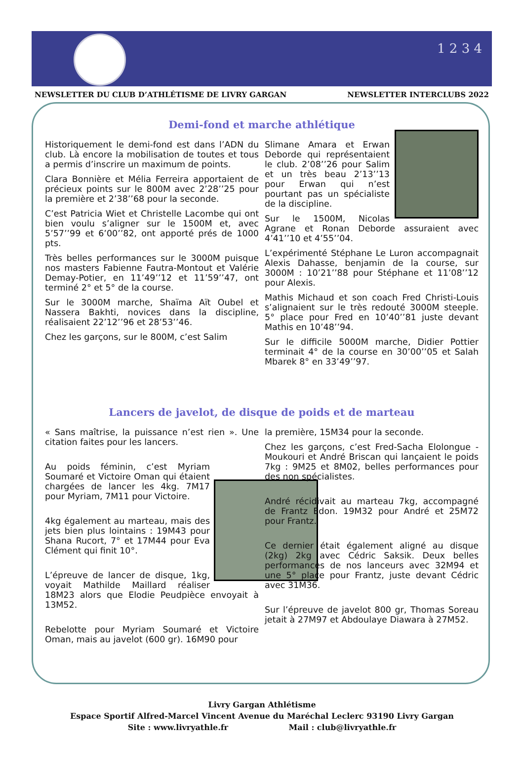1 2 3 4
NEWSLETTER DU CLUB D’ATHLÉTISME DE LIVRY GARGAN NEWSLETTER INTERCLUBS 2022
Demi-fond et marche athlétique
Historiquement le demi-fond est dans l’ADN du club. Là encore la mobilisation de toutes et tous a permis d’inscrire un maximum de points.
Clara Bonnière et Mélia Ferreira apportaient de précieux points sur le 800M avec 2’28’’25 pour la première et 2’38’’68 pour la seconde.
C’est Patricia Wiet et Christelle Lacombe qui ont bien voulu s’aligner sur le 1500M et, avec 5’57’’99 et 6’00’’82, ont apporté prés de 1000 pts.
Très belles performances sur le 3000M puisque nos masters Fabienne Fautra-Montout et Valérie Demay-Potier, en 11’49’’12 et 11’59’’47, ont terminé 2° et 5° de la course.
Sur le 3000M marche, Shaïma Aït Oubel et Nassera Bakhti, novices dans la discipline, réalisaient 22’12’’96 et 28’53’’46.
Chez les garçons, sur le 800M, c’est Salim
Slimane Amara et Erwan Deborde qui représentaient le club. 2’08’’26 pour Salim et un très beau 2’13’’13 pour Erwan qui n’est pourtant pas un spécialiste de la discipline.
Sur le 1500M, Nicolas Agrane et Ronan Deborde assuraient avec 4’41’’10 et 4’55’’04.
L’expérimenté Stéphane Le Luron accompagnait Alexis Dahasse, benjamin de la course, sur 3000M : 10’21’’88 pour Stéphane et 11’08’’12 pour Alexis.
Mathis Michaud et son coach Fred Christi-Louis s’alignaient sur le très redouté 3000M steeple. 5° place pour Fred en 10’40’’81 juste devant Mathis en 10’48’’94.
Sur le difficile 5000M marche, Didier Pottier terminait 4° de la course en 30’00’’05 et Salah Mbarek 8° en 33’49’’97.
Lancers de javelot, de disque de poids et de marteau
« Sans maîtrise, la puissance n’est rien ». Une citation faites pour les lancers.
Au poids féminin, c’est Myriam Soumaré et Victoire Oman qui étaient chargées de lancer les 4kg. 7M17 pour Myriam, 7M11 pour Victoire.
4kg également au marteau, mais des jets bien plus lointains : 19M43 pour Shana Rucort, 7° et 17M44 pour Eva Clément qui finit 10°.
L’épreuve de lancer de disque, 1kg, voyait Mathilde Maillard réaliser 18M23 alors que Elodie Peudpièce envoyait à 13M52.
Rebelotte pour Myriam Soumaré et Victoire Oman, mais au javelot (600 gr). 16M90 pour
la première, 15M34 pour la seconde.
Chez les garçons, c’est Fred-Sacha Elolongue -Moukouri et André Briscan qui lançaient le poids 7kg : 9M25 et 8M02, belles performances pour des non spécialistes.
André récidivait au marteau 7kg, accompagné de Frantz Edon. 19M32 pour André et 25M72 pour Frantz.
Ce dernier était également aligné au disque (2kg) 2kg avec Cédric Saksik. Deux belles performances de nos lanceurs avec 32M94 et une 5° place pour Frantz, juste devant Cédric avec 31M36.
Sur l’épreuve de javelot 800 gr, Thomas Soreau jetait à 27M97 et Abdoulaye Diawara à 27M52.
Livry Gargan Athlétisme
Espace Sportif Alfred-Marcel Vincent Avenue du Maréchal Leclerc 93190 Livry Gargan
Site : www.livryathle.fr Mail : club@livryathle.fr